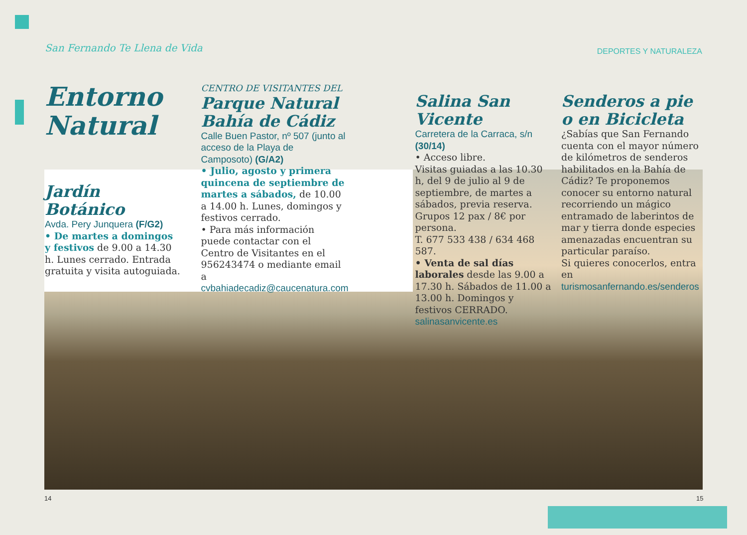San Fernando Te Llena de Vida DEPORTES Y NATURALEZA
Entorno Natural
Jardín Botánico
Avda. Pery Junquera (F/G2)
• De martes a domingos y festivos de 9.00 a 14.30 h. Lunes cerrado. Entrada gratuita y visita autoguiada.
CENTRO DE VISITANTES DEL
Parque Natural Bahía de Cádiz
Calle Buen Pastor, nº 507 (junto al acceso de la Playa de Camposoto) (G/A2)
• Julio, agosto y primera quincena de septiembre de martes a sábados, de 10.00 a 14.00 h. Lunes, domingos y festivos cerrado.
• Para más información puede contactar con el Centro de Visitantes en el 956243474 o mediante email a cvbahiadecadiz@caucenatura.com
Salina San Vicente
Carretera de la Carraca, s/n (30/14)
• Acceso libre.
Visitas guiadas a las 10.30 h, del 9 de julio al 9 de septiembre, de martes a sábados, previa reserva. Grupos 12 pax / 8€ por persona.
T. 677 533 438 / 634 468 587.
• Venta de sal días laborales desde las 9.00 a 17.30 h. Sábados de 11.00 a 13.00 h. Domingos y festivos CERRADO.
salinasanvicente.es
Senderos a pie o en Bicicleta
¿Sabías que San Fernando cuenta con el mayor número de kilómetros de senderos habilitados en la Bahía de Cádiz? Te proponemos conocer su entorno natural recorriendo un mágico entramado de laberintos de mar y tierra donde especies amenazadas encuentran su particular paraíso.
Si quieres conocerlos, entra en turismosanfernando.es/senderos
14 15